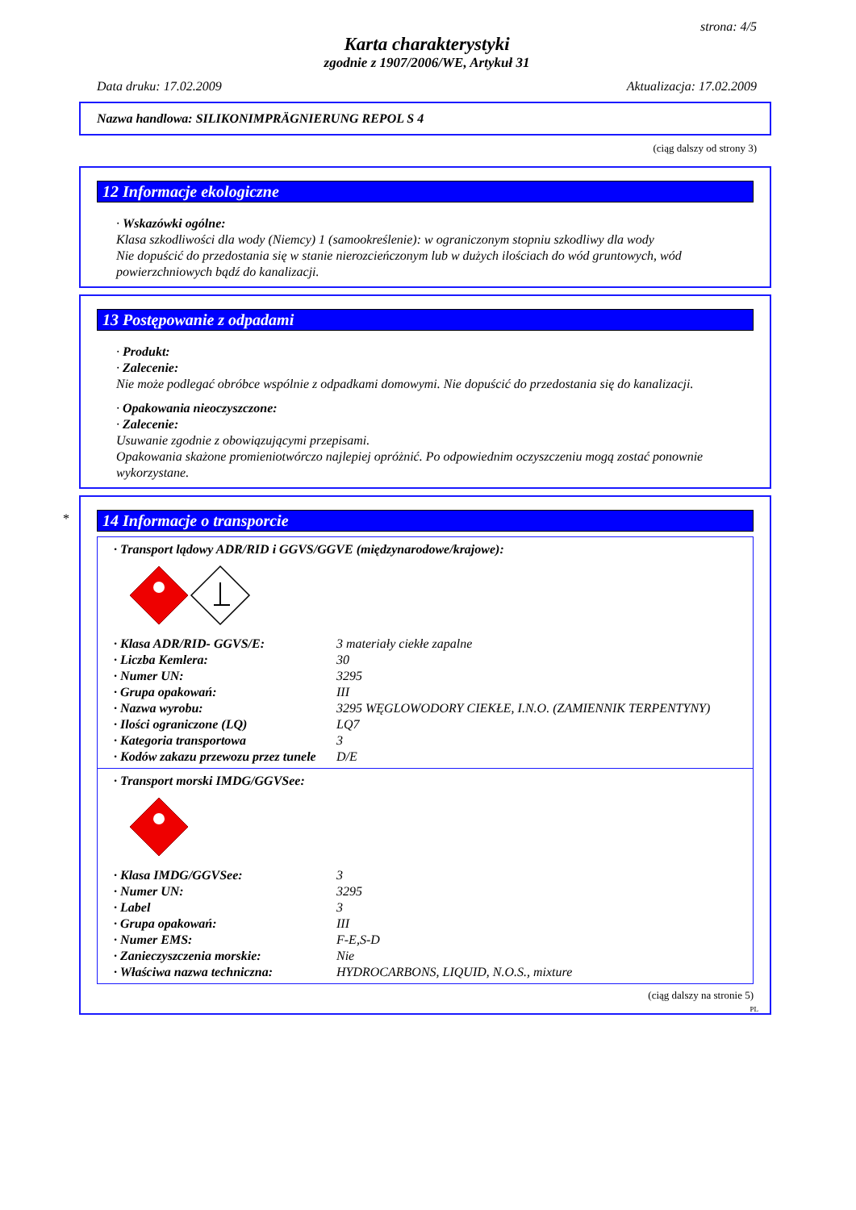strona: 4/5
Karta charakterystyki
zgodnie z 1907/2006/WE, Artykuł 31
Data druku: 17.02.2009 Aktualizacja: 17.02.2009
Nazwa handlowa: SILIKONIMPRÄGNIERUNG REPOL S 4
(ciąg dalszy od strony 3)
12 Informacje ekologiczne
· Wskazówki ogólne:
Klasa szkodliwości dla wody (Niemcy) 1 (samookreślenie): w ograniczonym stopniu szkodliwy dla wody
Nie dopuścić do przedostania się w stanie nierozcieńczonym lub w dużych ilościach do wód gruntowych, wód powierzchniowych bądź do kanalizacji.
13 Postępowanie z odpadami
· Produkt:
· Zalecenie:
Nie może podlegać obróbce wspólnie z odpadkami domowymi. Nie dopuścić do przedostania się do kanalizacji.
· Opakowania nieoczyszczone:
· Zalecenie:
Usuwanie zgodnie z obowiązującymi przepisami.
Opakowania skażone promieniotwórczo najlepiej opróżnić. Po odpowiednim oczyszczeniu mogą zostać ponownie wykorzystane.
*
14 Informacje o transporcie
· Transport lądowy ADR/RID i GGVS/GGVE (międzynarodowe/krajowe):
| · Klasa ADR/RID- GGVS/E: | 3 materiały ciekłe zapalne |
| · Liczba Kemlera: | 30 |
| · Numer UN: | 3295 |
| · Grupa opakowań: | III |
| · Nazwa wyrobu: | 3295 WĘGLOWODORY CIEKŁE, I.N.O. (ZAMIENNIK TERPENTYNY) |
| · Ilości ograniczone (LQ) | LQ7 |
| · Kategoria transportowa | 3 |
| · Kodów zakazu przewozu przez tunele | D/E |
· Transport morski IMDG/GGVSee:
| · Klasa IMDG/GGVSee: | 3 |
| · Numer UN: | 3295 |
| · Label | 3 |
| · Grupa opakowań: | III |
| · Numer EMS: | F-E,S-D |
| · Zanieczyszczenia morskie: | Nie |
| · Właściwa nazwa techniczna: | HYDROCARBONS, LIQUID, N.O.S., mixture |
(ciąg dalszy na stronie 5)
PL